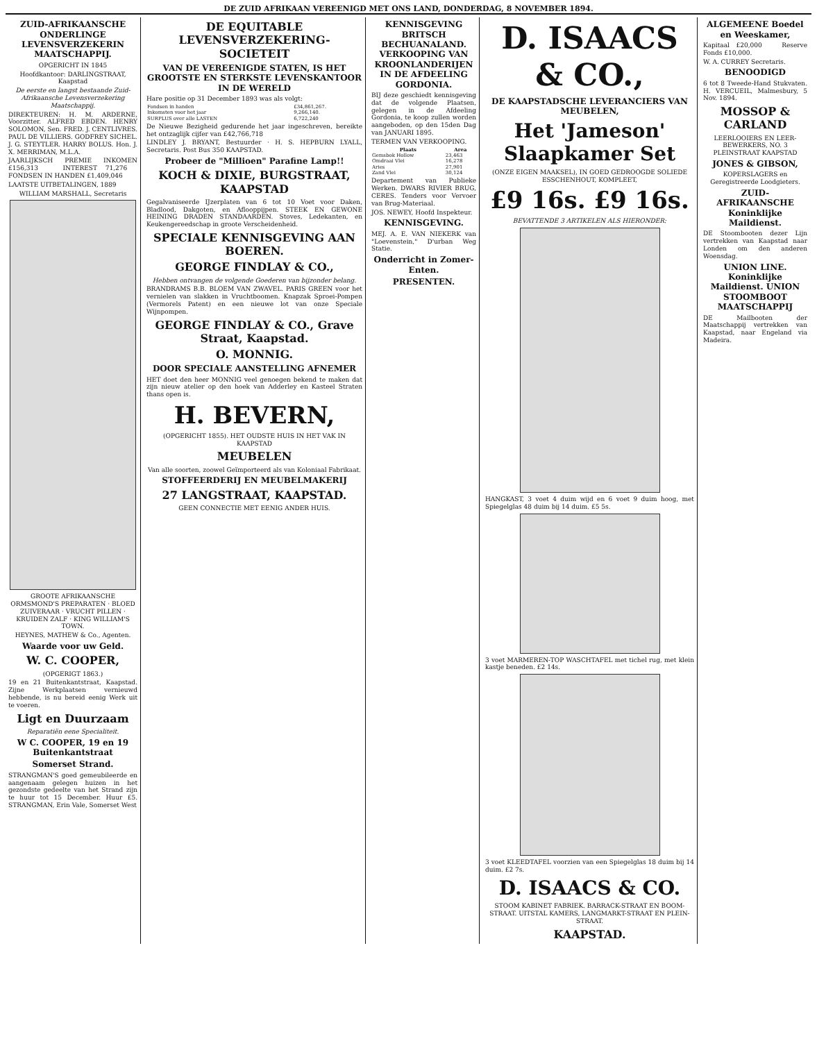DE ZUID AFRIKAAN VEREENIGD MET ONS LAND, DONDERDAG, 8 NOVEMBER 1894.
ZUID-AFRIKAANSCHE ONDERLINGE LEVENSVERZEKERIN MAATSCHAPPIJ.
OPGERICHT IN 1845
Hoofdkantoor: DARLINGSTRAAT, Kaapstad
De eerste en langst bestaande Zuid-Afrikaansche Levensverzekering Maatschappij.
DIREKTEUREN: H. M. ARDERNE, Voorzitter. ALFRED EBDEN. HENRY SOLOMON, Sen. FRED. J. CENTLIVRES. PAUL DE VILLIERS. GODFREY SICHEL. J. G. STEYTLER. HARRY BOLUS. Hon. J. X. MERRIMAN, M.L.A.
JAARLIJKSCH PREMIE INKOMEN £156,313 INTEREST 71,276 FONDSEN IN HANDEN £1,409,046
LAATSTE UITBETALINGEN, 1889
WILLIAM MARSHALL, Secretaris
GROOTE AFRIKAANSCHE ORMSMOND'S PREPARATEN · BLOED ZUIVERAAR · VRUCHT PILLEN · KRUIDEN ZALF · KING WILLIAM'S TOWN.
HEYNES, MATHEW & Co., Agenten.
Waarde voor uw Geld.
W. C. COOPER,
(OPGERIGT 1863.)
19 en 21 Buitenkantstraat, Kaapstad. Zijne Werkplaatsen vernieuwd hebbende, is nu bereid eenig Werk uit te voeren.
Ligt en Duurzaam
Reparatiën eene Specialiteit.
W C. COOPER, 19 en 19 Buitenkantstraat
Somerset Strand.
STRANGMAN'S goed gemeubileerde en aangenaam gelegen huizen in het gezondste gedeelte van het Strand zijn te huur tot 15 December. Huur £5. STRANGMAN, Erin Vale, Somerset West
DE EQUITABLE LEVENSVERZEKERING-SOCIETEIT
VAN DE VEREENIGDE STATEN, IS HET GROOTSTE EN STERKSTE LEVENSKANTOOR IN DE WERELD
Hare positie op 31 December 1893 was als volgt:
| Fondsen in handen | £34,861,267. |
| Inkomsten voor het jaar | 9,266,140. |
| SURPLUS over alle LASTEN | 6,722,240 |
De Nieuwe Bezigheid gedurende het jaar ingeschreven, bereikte het ontzaglijk cijfer van £42,766,718
LINDLEY J. BRYANT, Bestuurder · H. S. HEPBURN LYALL, Secretaris. Post Bus 350 KAAPSTAD.
Probeer de "Millioen" Parafine Lamp!!
KOCH & DIXIE, BURGSTRAAT, KAAPSTAD
Gegalvaniseerde IJzerplaten van 6 tot 10 Voet voor Daken, Bladlood, Dakgoten, en Aflooppijpen. STEEK EN GEWONE HEINING DRADEN STANDAARDEN. Stoves, Ledekanten, en Keukengereedschap in groote Verscheidenheid.
SPECIALE KENNISGEVING AAN BOEREN.
GEORGE FINDLAY & CO.,
Hebben ontvangen de volgende Goederen van bijzonder belang.
BRANDRAMS B.B. BLOEM VAN ZWAVEL. PARIS GREEN voor het vernielen van slakken in Vruchtboomen. Knapzak Sproei-Pompen (Vermorels Patent) en een nieuwe lot van onze Speciale Wijnpompen.
GEORGE FINDLAY & CO., Grave Straat, Kaapstad.
O. MONNIG.
DOOR SPECIALE AANSTELLING AFNEMER
HET doet den heer MONNIG veel genoegen bekend te maken dat zijn nieuw atelier op den hoek van Adderley en Kasteel Straten thans open is.
H. BEVERN,
(OPGERICHT 1855). HET OUDSTE HUIS IN HET VAK IN KAAPSTAD
MEUBELEN
Van alle soorten, zoowel Geïmporteerd als van Koloniaal Fabrikaat.
STOFFEERDERIJ EN MEUBELMAKERIJ
27 LANGSTRAAT, KAAPSTAD.
GEEN CONNECTIE MET EENIG ANDER HUIS.
KENNISGEVING BRITSCH BECHUANALAND. VERKOOPING VAN KROONLANDERIJEN IN DE AFDEELING GORDONIA.
BIJ deze geschiedt kennisgeving dat de volgende Plaatsen, gelegen in de Afdeeling Gordonia, te koop zullen worden aangeboden, op den 15den Dag van JANUARI 1895.
TERMEN VAN VERKOOPING.
| Plaats | Area |
| --- | --- |
| Gemsbok Hollow | 23,463 |
| Omdraai Vlei | 16,278 |
| Aries | 27,901 |
| Zand Vlei | 30,124 |
Departement van Publieke Werken. DWARS RIVIER BRUG, CERES. Tenders voor Vervoer van Brug-Materiaal.
JOS. NEWEY, Hoofd Inspekteur.
KENNISGEVING.
MEJ. A. E. VAN NIEKERK van "Loevenstein," D'urban Weg Statie.
Onderricht in Zomer-Enten.
PRESENTEN.
D. ISAACS & CO.,
DE KAAPSTADSCHE LEVERANCIERS VAN MEUBELEN,
Het 'Jameson' Slaapkamer Set
(ONZE EIGEN MAAKSEL), IN GOED GEDROOGDE SOLIEDE ESSCHENHOUT, KOMPLEET,
£9 16s. £9 16s.
BEVATTENDE 3 ARTIKELEN ALS HIERONDER:
HANGKAST, 3 voet 4 duim wijd en 6 voet 9 duim hoog, met Spiegelglas 48 duim bij 14 duim. £5 5s.
3 voet MARMEREN-TOP WASCHTAFEL met tichel rug, met klein kastje beneden. £2 14s.
3 voet KLEEDTAFEL voorzien van een Spiegelglas 18 duim bij 14 duim. £2 7s.
D. ISAACS & CO.
STOOM KABINET FABRIEK. BARRACK-STRAAT EN BOOM-STRAAT. UITSTAL KAMERS, LANGMARKT-STRAAT EN PLEIN-STRAAT.
KAAPSTAD.
ALGEMEENE Boedel en Weeskamer,
Kapitaal £20,000 Reserve Fonds £10,000.
W. A. CURREY Secretaris.
BENOODIGD
6 tot 8 Tweede-Hand Stukvaten. H. VERCUEIL, Malmesbury, 5 Nov. 1894.
MOSSOP & CARLAND
LEERLOOIERS EN LEER-BEWERKERS, NO. 3 PLEINSTRAAT KAAPSTAD
JONES & GIBSON,
KOPERSLAGERS en Geregistreerde Loodgieters.
ZUID-AFRIKAANSCHE Koninklijke Maildienst.
DE Stoombooten dezer Lijn vertrekken van Kaapstad naar Londen om den anderen Woensdag.
UNION LINE. Koninklijke Maildienst. UNION STOOMBOOT MAATSCHAPPIJ
DE Mailbooten der Maatschappij vertrekken van Kaapstad, naar Engeland via Madeira.